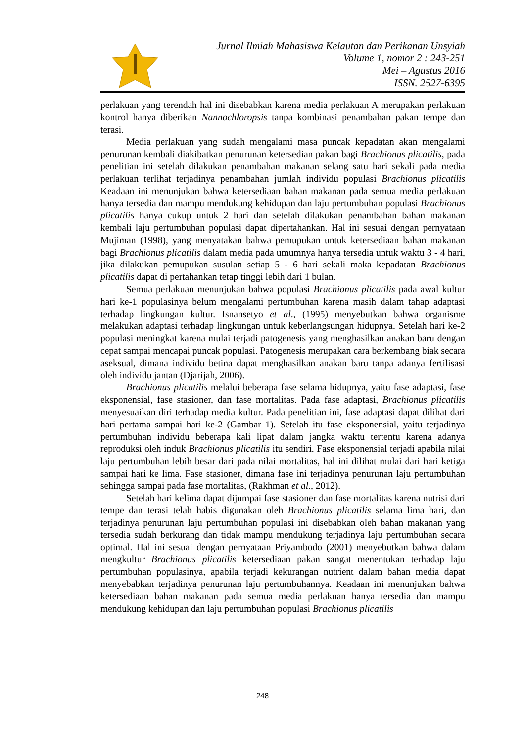Jurnal Ilmiah Mahasiswa Kelautan dan Perikanan Unsyiah
Volume 1, nomor 2 : 243-251
Mei – Agustus 2016
ISSN. 2527-6395
perlakuan yang terendah hal ini disebabkan karena media perlakuan A merupakan perlakuan kontrol hanya diberikan Nannochloropsis tanpa kombinasi penambahan pakan tempe dan terasi.
Media perlakuan yang sudah mengalami masa puncak kepadatan akan mengalami penurunan kembali diakibatkan penurunan ketersedian pakan bagi Brachionus plicatilis, pada penelitian ini setelah dilakukan penambahan makanan selang satu hari sekali pada media perlakuan terlihat terjadinya penambahan jumlah individu populasi Brachionus plicatilis Keadaan ini menunjukan bahwa ketersediaan bahan makanan pada semua media perlakuan hanya tersedia dan mampu mendukung kehidupan dan laju pertumbuhan populasi Brachionus plicatilis hanya cukup untuk 2 hari dan setelah dilakukan penambahan bahan makanan kembali laju pertumbuhan populasi dapat dipertahankan. Hal ini sesuai dengan pernyataan Mujiman (1998), yang menyatakan bahwa pemupukan untuk ketersediaan bahan makanan bagi Brachionus plicatilis dalam media pada umumnya hanya tersedia untuk waktu 3 - 4 hari, jika dilakukan pemupukan susulan setiap 5 - 6 hari sekali maka kepadatan Brachionus plicatilis dapat di pertahankan tetap tinggi lebih dari 1 bulan.
Semua perlakuan menunjukan bahwa populasi Brachionus plicatilis pada awal kultur hari ke-1 populasinya belum mengalami pertumbuhan karena masih dalam tahap adaptasi terhadap lingkungan kultur. Isnansetyo et al., (1995) menyebutkan bahwa organisme melakukan adaptasi terhadap lingkungan untuk keberlangsungan hidupnya. Setelah hari ke-2 populasi meningkat karena mulai terjadi patogenesis yang menghasilkan anakan baru dengan cepat sampai mencapai puncak populasi. Patogenesis merupakan cara berkembang biak secara aseksual, dimana individu betina dapat menghasilkan anakan baru tanpa adanya fertilisasi oleh individu jantan (Djarijah, 2006).
Brachionus plicatilis melalui beberapa fase selama hidupnya, yaitu fase adaptasi, fase eksponensial, fase stasioner, dan fase mortalitas. Pada fase adaptasi, Brachionus plicatilis menyesuaikan diri terhadap media kultur. Pada penelitian ini, fase adaptasi dapat dilihat dari hari pertama sampai hari ke-2 (Gambar 1). Setelah itu fase eksponensial, yaitu terjadinya pertumbuhan individu beberapa kali lipat dalam jangka waktu tertentu karena adanya reproduksi oleh induk Brachionus plicatilis itu sendiri. Fase eksponensial terjadi apabila nilai laju pertumbuhan lebih besar dari pada nilai mortalitas, hal ini dilihat mulai dari hari ketiga sampai hari ke lima. Fase stasioner, dimana fase ini terjadinya penurunan laju pertumbuhan sehingga sampai pada fase mortalitas, (Rakhman et al., 2012).
Setelah hari kelima dapat dijumpai fase stasioner dan fase mortalitas karena nutrisi dari tempe dan terasi telah habis digunakan oleh Brachionus plicatilis selama lima hari, dan terjadinya penurunan laju pertumbuhan populasi ini disebabkan oleh bahan makanan yang tersedia sudah berkurang dan tidak mampu mendukung terjadinya laju pertumbuhan secara optimal. Hal ini sesuai dengan pernyataan Priyambodo (2001) menyebutkan bahwa dalam mengkultur Brachionus plicatilis ketersediaan pakan sangat menentukan terhadap laju pertumbuhan populasinya, apabila terjadi kekurangan nutrient dalam bahan media dapat menyebabkan terjadinya penurunan laju pertumbuhannya. Keadaan ini menunjukan bahwa ketersediaan bahan makanan pada semua media perlakuan hanya tersedia dan mampu mendukung kehidupan dan laju pertumbuhan populasi Brachionus plicatilis
248